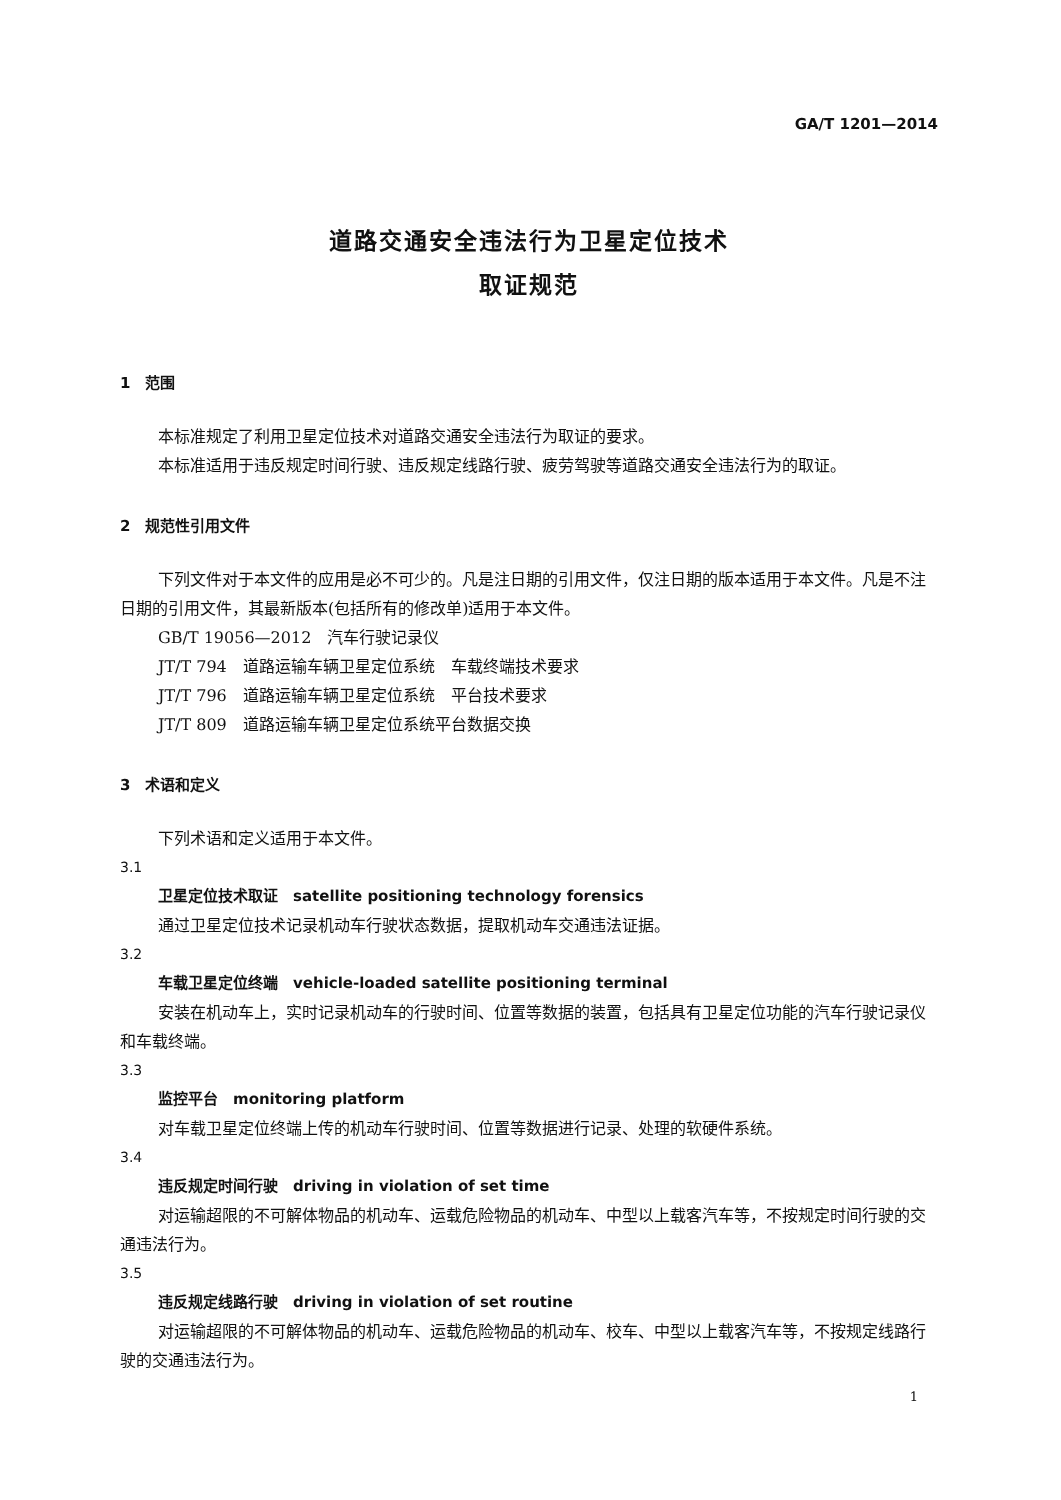GA/T 1201—2014
道路交通安全违法行为卫星定位技术
取证规范
1　范围
本标准规定了利用卫星定位技术对道路交通安全违法行为取证的要求。
本标准适用于违反规定时间行驶、违反规定线路行驶、疲劳驾驶等道路交通安全违法行为的取证。
2　规范性引用文件
下列文件对于本文件的应用是必不可少的。凡是注日期的引用文件，仅注日期的版本适用于本文件。凡是不注日期的引用文件，其最新版本(包括所有的修改单)适用于本文件。
GB/T 19056—2012　汽车行驶记录仪
JT/T 794　道路运输车辆卫星定位系统　车载终端技术要求
JT/T 796　道路运输车辆卫星定位系统　平台技术要求
JT/T 809　道路运输车辆卫星定位系统平台数据交换
3　术语和定义
下列术语和定义适用于本文件。
3.1
卫星定位技术取证　satellite positioning technology forensics
通过卫星定位技术记录机动车行驶状态数据，提取机动车交通违法证据。
3.2
车载卫星定位终端　vehicle-loaded satellite positioning terminal
安装在机动车上，实时记录机动车的行驶时间、位置等数据的装置，包括具有卫星定位功能的汽车行驶记录仪和车载终端。
3.3
监控平台　monitoring platform
对车载卫星定位终端上传的机动车行驶时间、位置等数据进行记录、处理的软硬件系统。
3.4
违反规定时间行驶　driving in violation of set time
对运输超限的不可解体物品的机动车、运载危险物品的机动车、中型以上载客汽车等，不按规定时间行驶的交通违法行为。
3.5
违反规定线路行驶　driving in violation of set routine
对运输超限的不可解体物品的机动车、运载危险物品的机动车、校车、中型以上载客汽车等，不按规定线路行驶的交通违法行为。
1